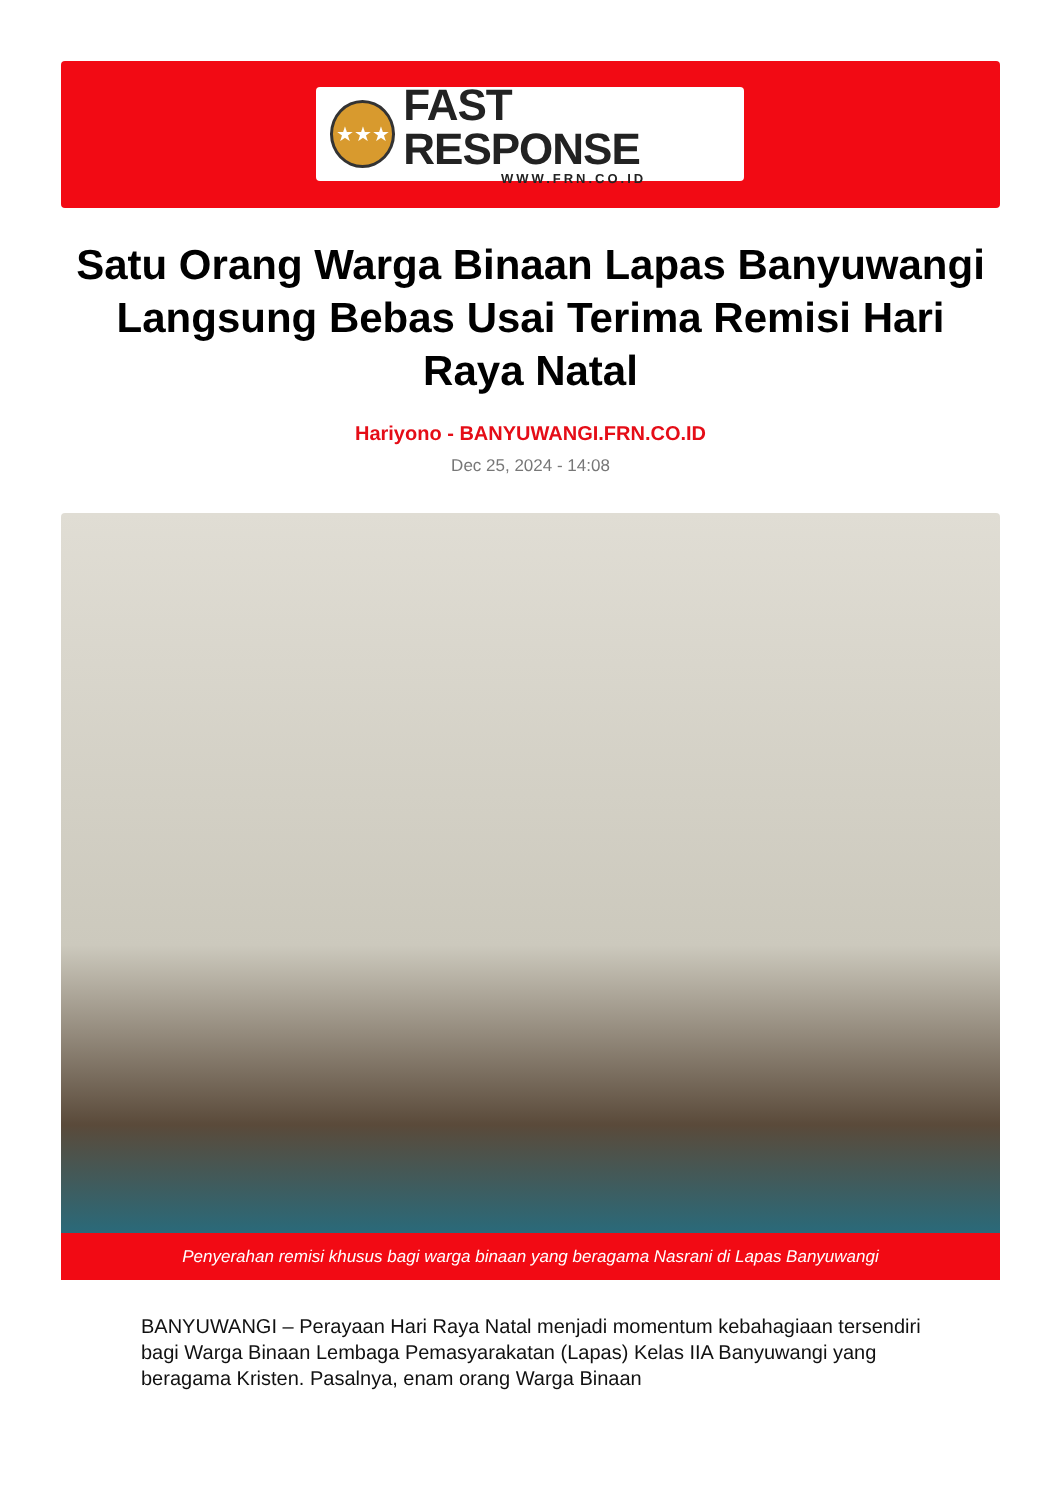★★★
FAST RESPONSE
WWW.FRN.CO.ID
Satu Orang Warga Binaan Lapas Banyuwangi Langsung Bebas Usai Terima Remisi Hari Raya Natal
Hariyono - BANYUWANGI.FRN.CO.ID
Dec 25, 2024 - 14:08
Penyerahan remisi khusus bagi warga binaan yang beragama Nasrani di Lapas Banyuwangi
BANYUWANGI – Perayaan Hari Raya Natal menjadi momentum kebahagiaan tersendiri bagi Warga Binaan Lembaga Pemasyarakatan (Lapas) Kelas IIA Banyuwangi yang beragama Kristen. Pasalnya, enam orang Warga Binaan